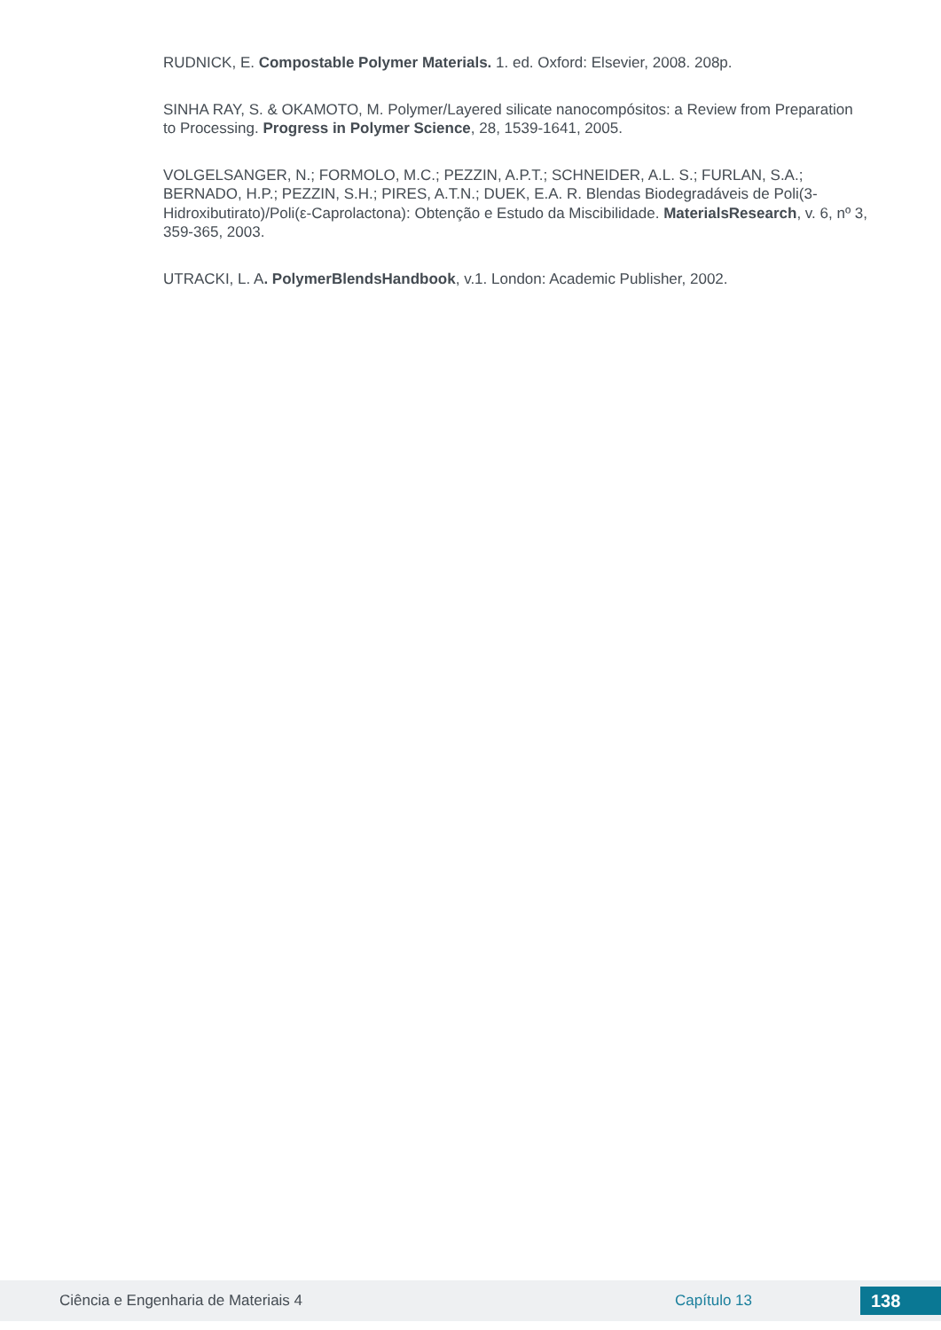RUDNICK, E. Compostable Polymer Materials. 1. ed. Oxford: Elsevier, 2008. 208p.
SINHA RAY, S. & OKAMOTO, M. Polymer/Layered silicate nanocompósitos: a Review from Preparation to Processing. Progress in Polymer Science, 28, 1539-1641, 2005.
VOLGELSANGER, N.; FORMOLO, M.C.; PEZZIN, A.P.T.; SCHNEIDER, A.L. S.; FURLAN, S.A.; BERNADO, H.P.; PEZZIN, S.H.; PIRES, A.T.N.; DUEK, E.A. R. Blendas Biodegradáveis de Poli(3-Hidroxibutirato)/Poli(ε-Caprolactona): Obtenção e Estudo da Miscibilidade. MaterialsResearch, v. 6, nº 3, 359-365, 2003.
UTRACKI, L. A. PolymerBlendsHandbook, v.1. London: Academic Publisher, 2002.
Ciência e Engenharia de Materiais 4 Capítulo 13 138